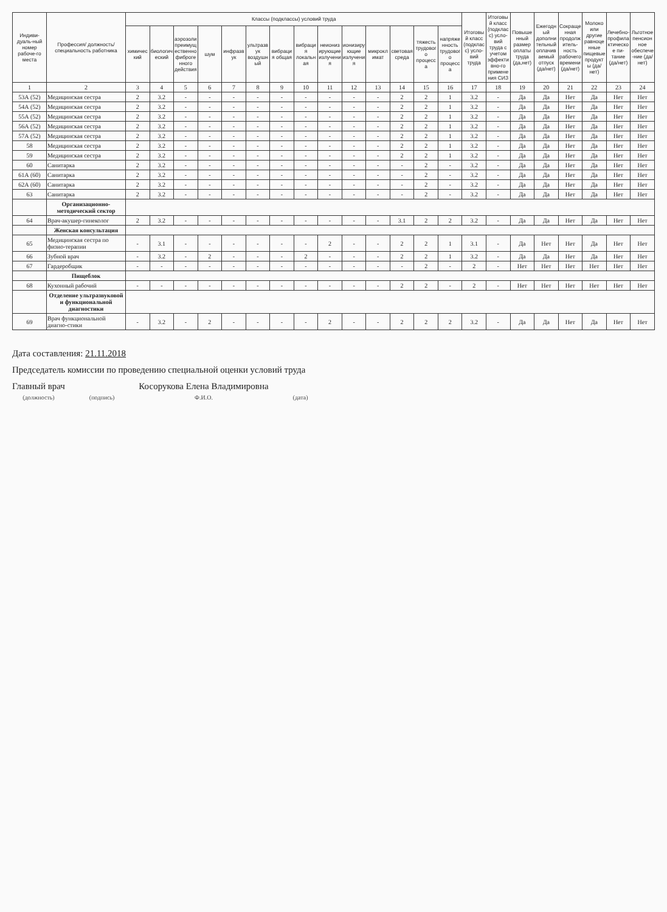| Индиви-дуаль-ный номер рабоче-го места | Профессия/ должность/ специальность работника | Классы (подклассы) условий труда | | | | | | | | | | | | | | Итоговый класс (подкласс) усло-вий труда | Итоговый класс (подкласс) усло-вий труда с учетом эффективно-го применения СИЗ | Повышенный размер оплаты труда (да,нет) | Ежегодный дополнительный оплачиваемый отпуск (да/нет) | Сокращенная продолжитель-ность рабочего времени (да/нет) | Молоко или другие равноценные пищевые продукты (да/нет) | Лечебно-профилактическое пи-тание (да/нет) | Льготное пенсионное обеспече-ние (да/нет) |
| --- | --- | --- | --- | --- | --- | --- | --- | --- | --- | --- | --- | --- | --- | --- | --- | --- | --- | --- | --- | --- | --- | --- | --- |
| | | химический | биологический | аэрозоли преимущественно фиброгенного действия | шум | инфразвук | ультразвук воздушный | вибрация общая | вибрация локальная | неионизирующие излучения | ионизирующие излучения | микроклимат | световая среда | тяжесть трудового процесса | напряженность трудового процесса | | | | | | | | |
| 1 | 2 | 3 | 4 | 5 | 6 | 7 | 8 | 9 | 10 | 11 | 12 | 13 | 14 | 15 | 16 | 17 | 18 | 19 | 20 | 21 | 22 | 23 | 24 |
| 53А (52) | Медицинская сестра | 2 | 3.2 | - | - | - | - | - | - | - | - | - | 2 | 2 | 1 | 3.2 | - | Да | Да | Нет | Да | Нет | Нет |
| 54А (52) | Медицинская сестра | 2 | 3.2 | - | - | - | - | - | - | - | - | - | 2 | 2 | 1 | 3.2 | - | Да | Да | Нет | Да | Нет | Нет |
| 55А (52) | Медицинская сестра | 2 | 3.2 | - | - | - | - | - | - | - | - | - | 2 | 2 | 1 | 3.2 | - | Да | Да | Нет | Да | Нет | Нет |
| 56А (52) | Медицинская сестра | 2 | 3.2 | - | - | - | - | - | - | - | - | - | 2 | 2 | 1 | 3.2 | - | Да | Да | Нет | Да | Нет | Нет |
| 57А (52) | Медицинская сестра | 2 | 3.2 | - | - | - | - | - | - | - | - | - | 2 | 2 | 1 | 3.2 | - | Да | Да | Нет | Да | Нет | Нет |
| 58 | Медицинская сестра | 2 | 3.2 | - | - | - | - | - | - | - | - | - | 2 | 2 | 1 | 3.2 | - | Да | Да | Нет | Да | Нет | Нет |
| 59 | Медицинская сестра | 2 | 3.2 | - | - | - | - | - | - | - | - | - | 2 | 2 | 1 | 3.2 | - | Да | Да | Нет | Да | Нет | Нет |
| 60 | Санитарка | 2 | 3.2 | - | - | - | - | - | - | - | - | - | - | 2 | - | 3.2 | - | Да | Да | Нет | Да | Нет | Нет |
| 61А (60) | Санитарка | 2 | 3.2 | - | - | - | - | - | - | - | - | - | - | 2 | - | 3.2 | - | Да | Да | Нет | Да | Нет | Нет |
| 62А (60) | Санитарка | 2 | 3.2 | - | - | - | - | - | - | - | - | - | - | 2 | - | 3.2 | - | Да | Да | Нет | Да | Нет | Нет |
| 63 | Санитарка | 2 | 3.2 | - | - | - | - | - | - | - | - | - | - | 2 | - | 3.2 | - | Да | Да | Нет | Да | Нет | Нет |
| | Организационно-методический сектор | | | | | | | | | | | | | | | | | | | | | | |
| 64 | Врач-акушер-гинеколог | 2 | 3.2 | - | - | - | - | - | - | - | - | - | 3.1 | 2 | 2 | 3.2 | - | Да | Да | Нет | Да | Нет | Нет |
| | Женская консультация | | | | | | | | | | | | | | | | | | | | | | |
| 65 | Медицинская сестра по физио-терапии | - | 3.1 | - | - | - | - | - | - | 2 | - | - | 2 | 2 | 1 | 3.1 | - | Да | Нет | Нет | Да | Нет | Нет |
| 66 | Зубной врач | - | 3.2 | - | 2 | - | - | - | 2 | - | - | - | 2 | 2 | 1 | 3.2 | - | Да | Да | Нет | Да | Нет | Нет |
| 67 | Гардеробщик | - | - | - | - | - | - | - | - | - | - | - | - | 2 | - | 2 | - | Нет | Нет | Нет | Нет | Нет | Нет |
| | Пищеблок | | | | | | | | | | | | | | | | | | | | | | |
| 68 | Кухонный рабочий | - | - | - | - | - | - | - | - | - | - | - | 2 | 2 | - | 2 | - | Нет | Нет | Нет | Нет | Нет | Нет |
| | Отделение ультразвуковой и функциональной диагностики | | | | | | | | | | | | | | | | | | | | | | |
| 69 | Врач функциональной диагно-стики | - | 3.2 | - | 2 | - | - | - | - | 2 | - | - | 2 | 2 | 2 | 3.2 | - | Да | Да | Нет | Да | Нет | Нет |
Дата составления: 21.11.2018
Председатель комиссии по проведению специальной оценки условий труда
Главный врач
(должность)
(подпись)
Косорукова Елена Владимировна
Ф.И.О.
(дата)